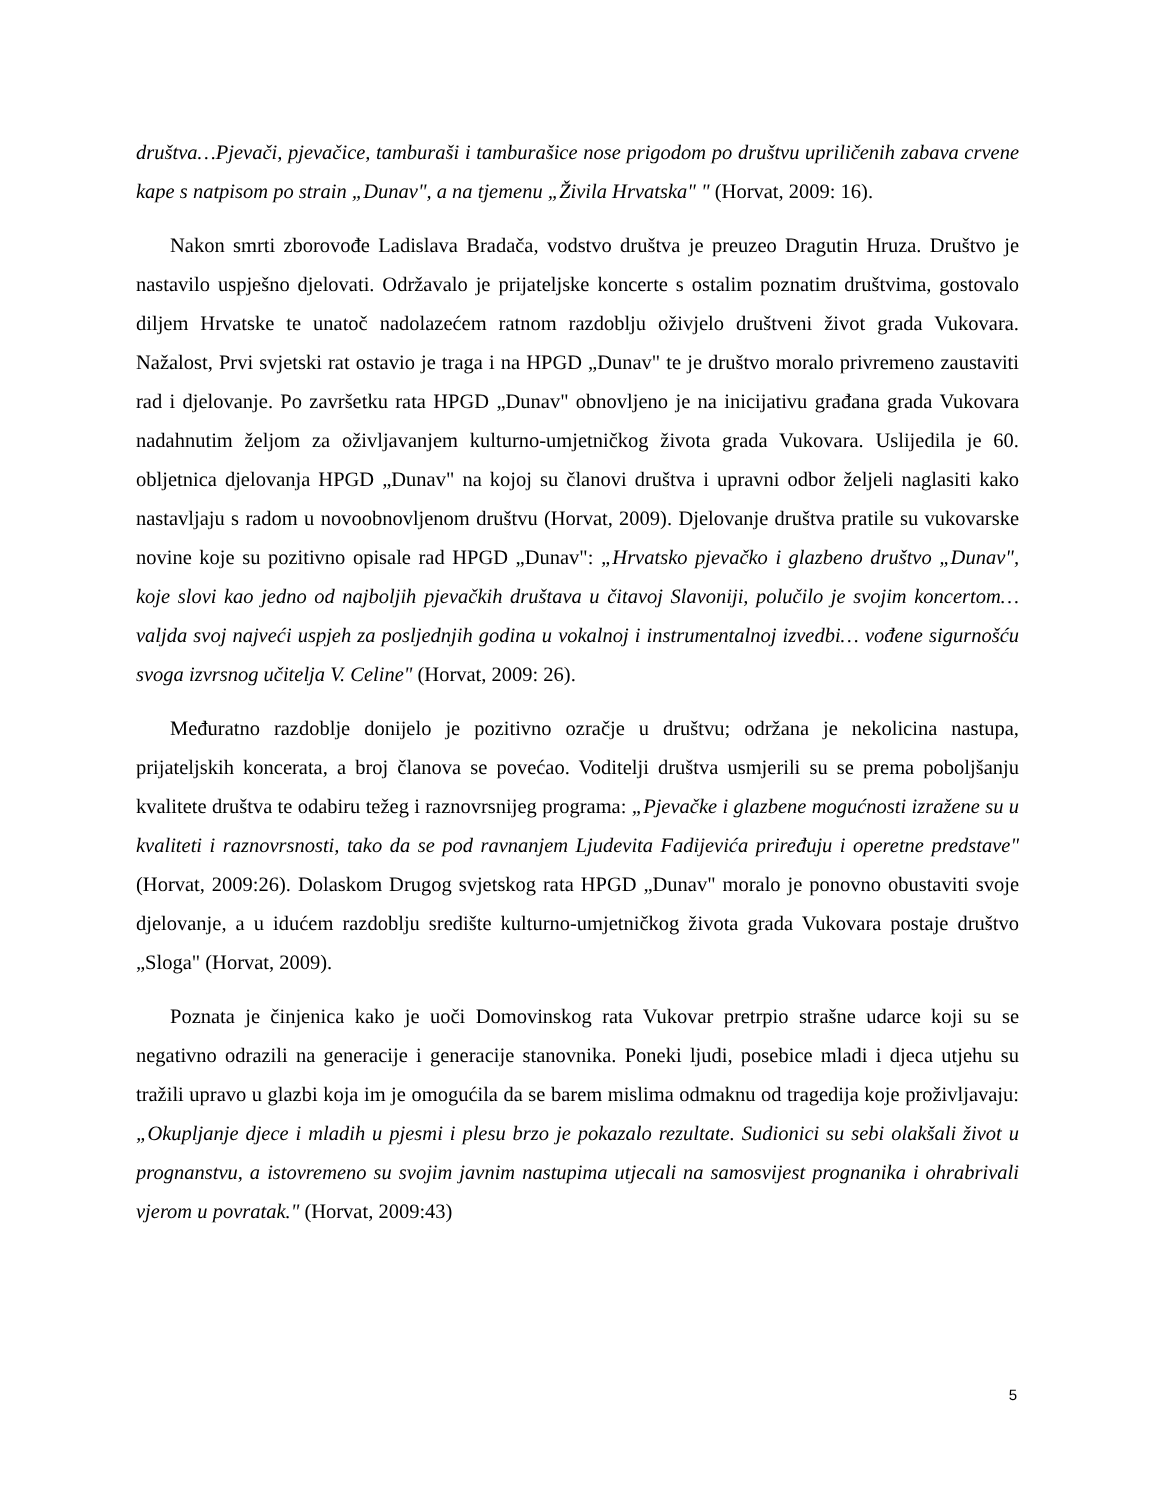društva…Pjevači, pjevačice, tamburaši i tamburašice nose prigodom po društvu upriličenih zabava crvene kape s natpisom po strain „Dunav", a na tjemenu „Živila Hrvatska" " (Horvat, 2009: 16).
Nakon smrti zborovođe Ladislava Bradača, vodstvo društva je preuzeo Dragutin Hruza. Društvo je nastavilo uspješno djelovati. Održavalo je prijateljske koncerte s ostalim poznatim društvima, gostovalo diljem Hrvatske te unatoč nadolazećem ratnom razdoblju oživjelo društveni život grada Vukovara. Nažalost, Prvi svjetski rat ostavio je traga i na HPGD „Dunav" te je društvo moralo privremeno zaustaviti rad i djelovanje. Po završetku rata HPGD „Dunav" obnovljeno je na inicijativu građana grada Vukovara nadahnutim željom za oživljavanjem kulturno-umjetničkog života grada Vukovara. Uslijedila je 60. obljetnica djelovanja HPGD „Dunav" na kojoj su članovi društva i upravni odbor željeli naglasiti kako nastavljaju s radom u novoobnovljenom društvu (Horvat, 2009). Djelovanje društva pratile su vukovarske novine koje su pozitivno opisale rad HPGD „Dunav": „Hrvatsko pjevačko i glazbeno društvo „Dunav", koje slovi kao jedno od najboljih pjevačkih društava u čitavoj Slavoniji, polučilo je svojim koncertom…valjda svoj najveći uspjeh za posljednjih godina u vokalnoj i instrumentalnoj izvedbi… vođene sigurnošću svoga izvrsnog učitelja V. Celine" (Horvat, 2009: 26).
Međuratno razdoblje donijelo je pozitivno ozračje u društvu; održana je nekolicina nastupa, prijateljskih koncerata, a broj članova se povećao. Voditelji društva usmjerili su se prema poboljšanju kvalitete društva te odabiru težeg i raznovrsnijeg programa: „Pjevačke i glazbene mogućnosti izražene su u kvaliteti i raznovrsnosti, tako da se pod ravnanjem Ljudevita Fadijevića priređuju i operetne predstave" (Horvat, 2009:26). Dolaskom Drugog svjetskog rata HPGD „Dunav" moralo je ponovno obustaviti svoje djelovanje, a u idućem razdoblju središte kulturno-umjetničkog života grada Vukovara postaje društvo „Sloga" (Horvat, 2009).
Poznata je činjenica kako je uoči Domovinskog rata Vukovar pretrpio strašne udarce koji su se negativno odrazili na generacije i generacije stanovnika. Poneki ljudi, posebice mladi i djeca utjehu su tražili upravo u glazbi koja im je omogućila da se barem mislima odmaknu od tragedija koje proživljavaju: „Okupljanje djece i mladih u pjesmi i plesu brzo je pokazalo rezultate. Sudionici su sebi olakšali život u prognanstvu, a istovremeno su svojim javnim nastupima utjecali na samosvijest prognanika i ohrabrivali vjerom u povratak." (Horvat, 2009:43)
5